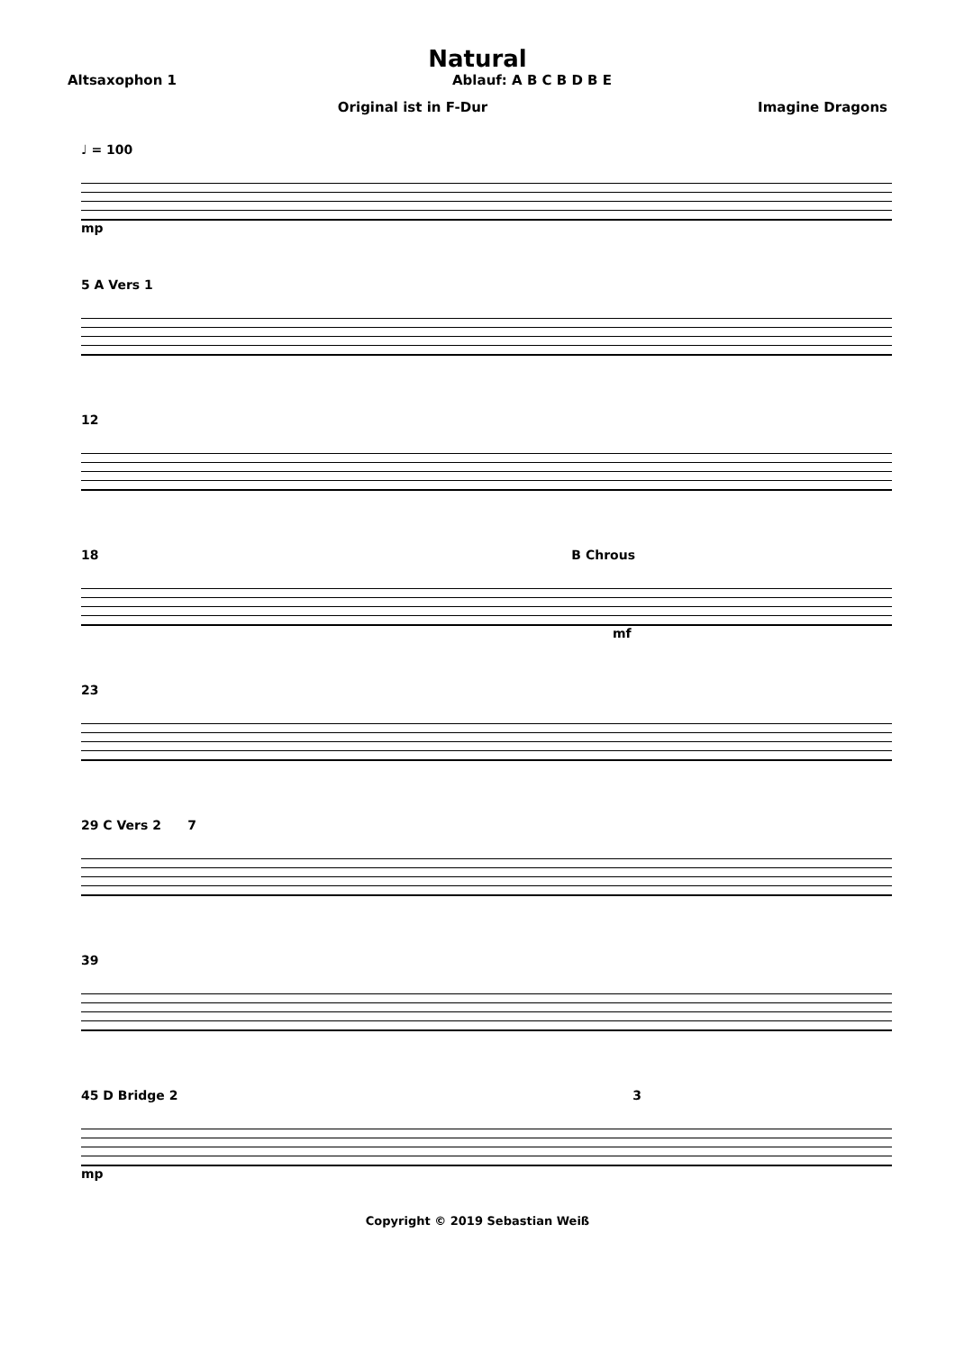Natural
Altsaxophon 1 Ablauf: A B C B D B E
Original ist in F-Dur Imagine Dragons
♩ = 100
mp
5 A Vers 1
12
18 B Chrous
mf
23
29 C Vers 2 7
39
45 D Bridge 2 3
mp
Copyright © 2019 Sebastian Weiß